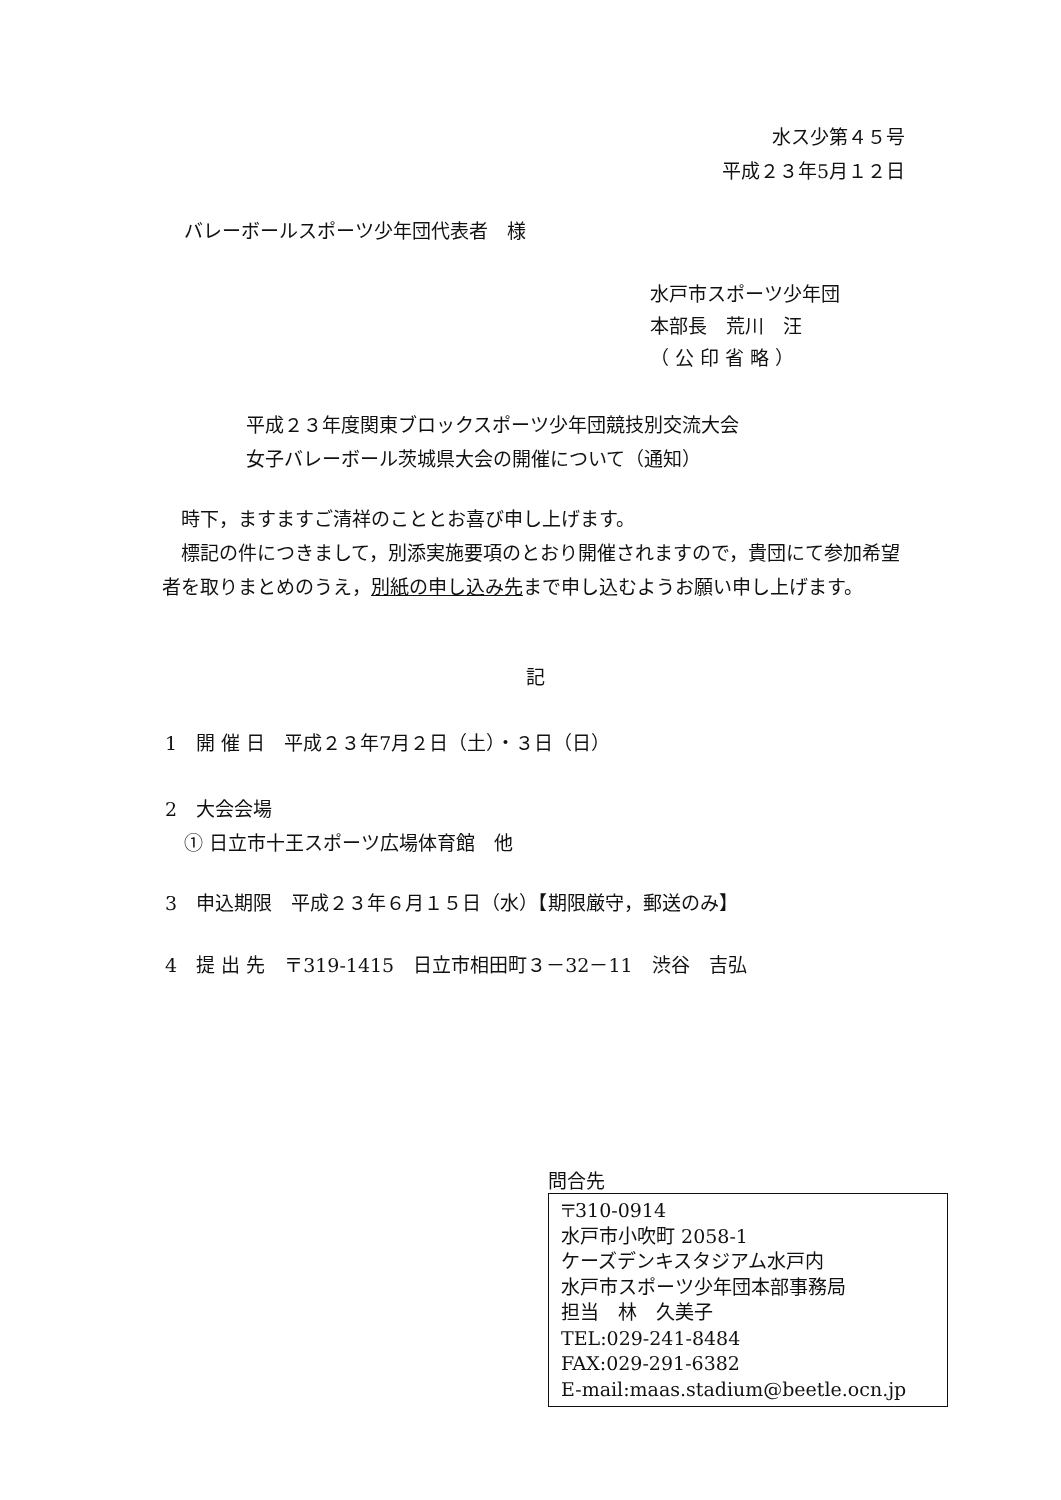水ス少第４５号
平成２３年5月１２日
バレーボールスポーツ少年団代表者　様
水戸市スポーツ少年団
本部長　荒川　汪
（ 公 印 省 略 ）
平成２３年度関東ブロックスポーツ少年団競技別交流大会
女子バレーボール茨城県大会の開催について（通知）
　時下，ますますご清祥のこととお喜び申し上げます。
　標記の件につきまして，別添実施要項のとおり開催されますので，貴団にて参加希望者を取りまとめのうえ，別紙の申し込み先まで申し込むようお願い申し上げます。
記
1　開 催 日　平成２３年7月２日（土）・３日（日）
2　大会会場
　① 日立市十王スポーツ広場体育館　他
3　申込期限　平成２３年６月１５日（水）【期限厳守，郵送のみ】
4　提 出 先　〒319-1415　日立市相田町３－32－11　渋谷　吉弘
問合先
〒310-0914
水戸市小吹町 2058-1
ケーズデンキスタジアム水戸内
水戸市スポーツ少年団本部事務局
担当　林　久美子
TEL:029-241-8484
FAX:029-291-6382
E-mail:maas.stadium@beetle.ocn.jp